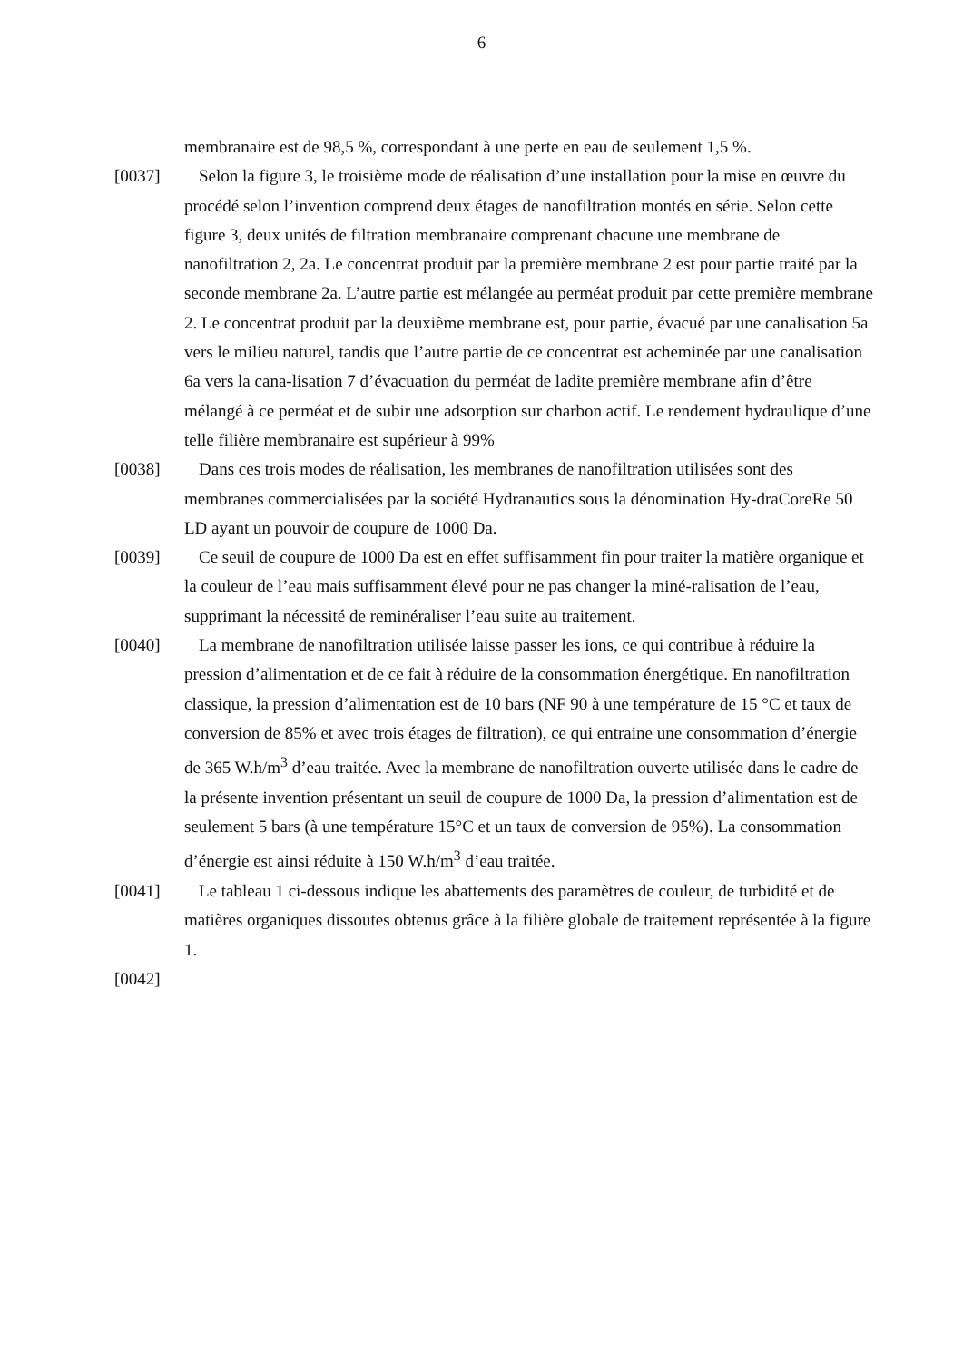6
membranaire est de 98,5 %, correspondant à une perte en eau de seulement 1,5 %.
[0037] Selon la figure 3, le troisième mode de réalisation d’une installation pour la mise en œuvre du procédé selon l’invention comprend deux étages de nanofiltration montés en série. Selon cette figure 3, deux unités de filtration membranaire comprenant chacune une membrane de nanofiltration 2, 2a. Le concentrat produit par la première membrane 2 est pour partie traité par la seconde membrane 2a. L’autre partie est mélangée au perméat produit par cette première membrane 2. Le concentrat produit par la deuxième membrane est, pour partie, évacué par une canalisation 5a vers le milieu naturel, tandis que l’autre partie de ce concentrat est acheminée par une canalisation 6a vers la cana-lisation 7 d’évacuation du perméat de ladite première membrane afin d’être mélangé à ce perméat et de subir une adsorption sur charbon actif. Le rendement hydraulique d’une telle filière membranaire est supérieur à 99%
[0038] Dans ces trois modes de réalisation, les membranes de nanofiltration utilisées sont des membranes commercialisées par la société Hydranautics sous la dénomination Hy-draCoreRe 50 LD ayant un pouvoir de coupure de 1000 Da.
[0039] Ce seuil de coupure de 1000 Da est en effet suffisamment fin pour traiter la matière organique et la couleur de l’eau mais suffisamment élevé pour ne pas changer la miné-ralisation de l’eau, supprimant la nécessité de reminéraliser l’eau suite au traitement.
[0040] La membrane de nanofiltration utilisée laisse passer les ions, ce qui contribue à réduire la pression d’alimentation et de ce fait à réduire de la consommation énergétique. En nanofiltration classique, la pression d’alimentation est de 10 bars (NF 90 à une température de 15 °C et taux de conversion de 85% et avec trois étages de filtration), ce qui entraine une consommation d’énergie de 365 W.h/m<sup>3</sup> d’eau traitée. Avec la membrane de nanofiltration ouverte utilisée dans le cadre de la présente invention présentant un seuil de coupure de 1000 Da, la pression d’alimentation est de seulement 5 bars (à une température 15°C et un taux de conversion de 95%). La consommation d’énergie est ainsi réduite à 150 W.h/m<sup>3</sup> d’eau traitée.
[0041] Le tableau 1 ci-dessous indique les abattements des paramètres de couleur, de turbidité et de matières organiques dissoutes obtenus grâce à la filière globale de traitement représentée à la figure 1.
[0042]